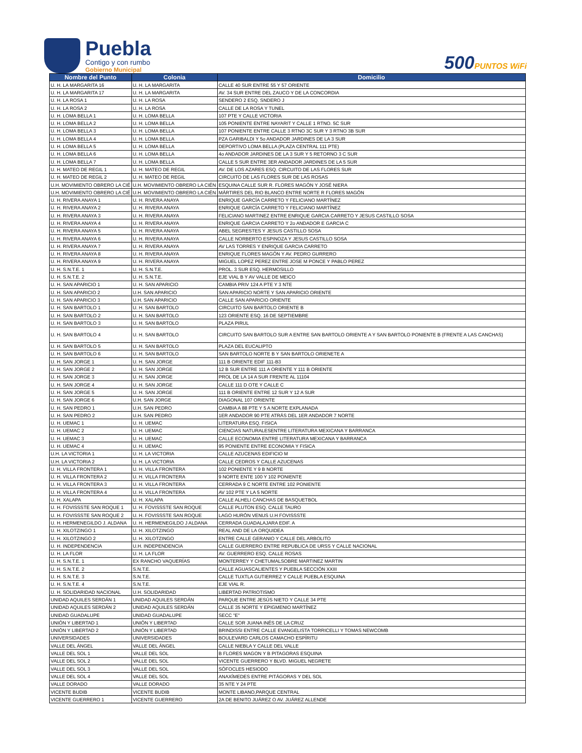Puebla
Contigo y con rumbo
Gobierno Municipal
500PUNTOS WiFi
| Nombre del Punto | Colonia | Domicilio |
| --- | --- | --- |
| U. H. LA MARGARITA 16 | U. H. LA MARGARITA | CALLE 40 SUR ENTRE 55 Y 57 ORIENTE |
| U. H. LA MARGARITA 17 | U. H. LA MARGARITA | AV. 34 SUR ENTRE DEL ZAUCO Y DE LA CONCORDIA |
| U. H. LA ROSA 1 | U. H. LA ROSA | SENDERO 2 ESQ. SNDERO J |
| U. H. LA ROSA 2 | U. H. LA ROSA | CALLE DE LA ROSA Y TUNEL |
| U. H. LOMA BELLA 1 | U. H. LOMA BELLA | 107 PTE Y CALLE VICTORIA |
| U. H. LOMA BELLA 2 | U. H. LOMA BELLA | 105 PONIENTE ENTRE NAYARIT Y CALLE 1 RTNO. 5C SUR |
| U. H. LOMA BELLA 3 | U. H. LOMA BELLA | 107 PONIENTE ENTRE CALLE 3 RTNO 3C SUR Y 3 RTNO 3B SUR |
| U. H. LOMA BELLA 4 | U. H. LOMA BELLA | PZA GARIBALDI Y 5o ANDADOR JARDINES DE LA 3 SUR |
| U. H. LOMA BELLA 5 | U. H. LOMA BELLA | DEPORTIVO LOMA BELLA (PLAZA CENTRAL 111 PTE) |
| U. H. LOMA BELLA 6 | U. H. LOMA BELLA | 4o ANDADOR JARDINES DE LA 3 SUR Y 5 RETORNO 3 C SUR |
| U. H. LOMA BELLA 7 | U. H. LOMA BELLA | CALLE 5 SUR ENTRE 3ER ANDADOR JARDINES DE LA 5 SUR |
| U. H. MATEO DE REGIL 1 | U. H. MATEO DE REGIL | AV. DE LOS AZARES ESQ. CIRCUITO DE LAS FLORES SUR |
| U. H. MATEO DE REGIL 2 | U. H. MATEO DE REGIL | CIRCUITO DE LAS FLORES SUR DE LAS ROSAS |
| U.H. MOVIMIENTO OBRERO LA CIÉ | U.H. MOVIMIENTO OBRERO LA CIÉN | ESQUINA CALLE SUR R. FLORES MAGÓN Y JOSÉ NIERA |
| U.H. MOVIMIENTO OBRERO LA CIÉ | U.H. MOVIMIENTO OBRERO LA CIÉN | MÁRTIRES DEL RIO BLANCO ENTRE NORTE R FLORES MAGÓN |
| U. H. RIVERA ANAYA 1 | U. H. RIVERA ANAYA | ENRIQUE GARCÍA CARRETO Y FELICIANO MARTÍNEZ |
| U. H. RIVERA ANAYA 2 | U. H. RIVERA ANAYA | ENRIQUE GARCÍA CARRETO Y FELICIANO MARTÍNEZ |
| U. H. RIVERA ANAYA 3 | U. H. RIVERA ANAYA | FELICIANO MARTINEZ ENTRE ENRIQUE GARCIA CARRETO Y JESUS CASTILLO SOSA |
| U. H. RIVERA ANAYA 4 | U. H. RIVERA ANAYA | ENRIQUE GARCIA CARRETO Y 2o ANDADOR E GARCIA C |
| U. H. RIVERA ANAYA 5 | U. H. RIVERA ANAYA | ABEL SEGRESTES Y JESUS CASTILLO SOSA |
| U. H. RIVERA ANAYA 6 | U. H. RIVERA ANAYA | CALLE NORBERTO ESPINOZA Y JESUS CASTILLO SOSA |
| U. H. RIVERA ANAYA 7 | U. H. RIVERA ANAYA | AV LAS TORRES Y ENRIQUE GARCIA CARRETO |
| U. H. RIVERA ANAYA 8 | U. H. RIVERA ANAYA | ENRIQUE FLORES MAGÓN Y AV. PEDRO GURRERO |
| U. H. RIVERA ANAYA 9 | U. H. RIVERA ANAYA | MIGUEL LOPEZ PEREZ ENTRE JOSE M PONCE Y PABLO PEREZ |
| U. H. S.N.T.E. 1 | U. H. S.N.T.E. | PROL. 3 SUR ESQ. HERMOSILLO |
| U. H. S.N.T.E. 2 | U. H. S.N.T.E. | EJE VIAL B Y AV VALLE DE MEICO |
| U. H. SAN APARICIO 1 | U. H. SAN APARICIO | CAMBIA PRIV 124 A PTE Y 3 NTE |
| U. H. SAN APARICIO 2 | U.H. SAN APARICIO | SAN APARICIO NORTE Y SAN APARICIO ORIENTE |
| U. H. SAN APARICIO 3 | U.H. SAN APARICIO | CALLE SAN APARICIO ORIENTE |
| U. H. SAN BARTOLO 1 | U. H. SAN BARTOLO | CIRCUITO SAN BARTOLO ORIENTE B |
| U. H. SAN BARTOLO 2 | U. H. SAN BARTOLO | 123 ORIENTE ESQ. 16 DE SEPTIEMBRE |
| U. H. SAN BARTOLO 3 | U. H. SAN BARTOLO | PLAZA PIRUL |
| U. H. SAN BARTOLO 4 | U. H. SAN BARTOLO | CIRCUITO SAN BARTOLO SUR A ENTRE SAN BARTOLO ORIENTE A Y SAN BARTOLO PONIENTE B (FRENTE A LAS CANCHAS) |
| U. H. SAN BARTOLO 5 | U. H. SAN BARTOLO | PLAZA DEL EUCALIPTO |
| U. H. SAN BARTOLO 6 | U. H. SAN BARTOLO | SAN BARTOLO NORTE B Y SAN BARTOLO ORIENETE A |
| U. H. SAN JORGE 1 | U. H. SAN JORGE | 111 B ORIENTE EDIF 111-B3 |
| U. H. SAN JORGE 2 | U. H. SAN JORGE | 12 B SUR ENTRE 111 A ORIENTE Y 111 B ORIENTE |
| U. H. SAN JORGE 3 | U. H. SAN JORGE | PROL DE LA 14 A SUR FRENTE AL 11104 |
| U. H. SAN JORGE 4 | U. H. SAN JORGE | CALLE 111 D OTE Y CALLE C |
| U. H. SAN JORGE 5 | U. H. SAN JORGE | 111 B ORIENTE ENTRE 12 SUR Y 12 A SUR |
| U. H. SAN JORGE 6 | U.H. SAN JORGE | DIAGONAL 107 ORIENTE |
| U. H. SAN PEDRO 1 | U.H. SAN PEDRO | CAMBIA A 88 PTE Y 5 A NORTE EXPLANADA |
| U. H. SAN PEDRO 2 | U.H. SAN PEDRO | 1ER ANDADOR 90 PTE ATRÁS DEL 1ER ANDADOR 7 NORTE |
| U. H. UEMAC 1 | U. H. UEMAC | LITERATURA ESQ. FISICA |
| U. H. UEMAC 2 | U. H. UEMAC | CIENCIAS NATURALESENTRE LITERATURA MEXICANA Y BARRANCA |
| U. H. UEMAC 3 | U. H. UEMAC | CALLE ECONOMIA ENTRE LITERATURA MEXICANA Y BARRANCA |
| U. H. UEMAC 4 | U. H. UEMAC | 95 PONIENTE ENTRE ECONOMIA Y FISICA |
| U.H. LA VICTORIA 1 | U. H. LA VICTORIA | CALLE AZUCENAS EDIFICIO M |
| U.H. LA VICTORIA 2 | U. H. LA VICTORIA | CALLE CEDROS Y CALLE AZUCENAS |
| U. H. VILLA FRONTERA 1 | U. H. VILLA FRONTERA | 102 PONIENTE Y 9 B NORTE |
| U. H. VILLA FRONTERA 2 | U. H. VILLA FRONTERA | 9 NORTE ENTE 100 Y 102 PONIENTE |
| U. H. VILLA FRONTERA 3 | U. H. VILLA FRONTERA | CERRADA 9 C NORTE ENTRE 102 PONIENTE |
| U. H. VILLA FRONTERA 4 | U. H. VILLA FRONTERA | AV 102 PTE Y LA 5 NORTE |
| U. H. XALAPA | U. H. XALAPA | CALLE ALHELI CANCHAS DE BASQUETBOL |
| U. H. FOVISSSTE SAN ROQUE 1 | U. H. FOVISSSTE SAN ROQUE | CALLE PLUTON ESQ. CALLE TAURO |
| U. H. FOVISSSTE SAN ROQUE 2 | U. H. FOVISSSTE SAN ROQUE | LAGO HURÓN VENUS U.H FOVISSSTE |
| U. H. HERMENEGILDO J. ALDANA | U. H. HERMENEGILDO J ALDANA | CERRADA GUADALAJARA EDIF. A |
| U. H. XILOTZINGO 1 | U. H. XILOTZINGO | REAL AND DE LA ORQUIDEA |
| U. H. XILOTZINGO 2 | U. H. XILOTZINGO | ENTRE CALLE GERANIO Y CALLE DEL ARBOLITO |
| U. H. INDEPENDENCIA | U.H. INDEPENDENCIA | CALLE GUERRERO ENTRE REPUBLICA DE URSS Y CALLE NACIONAL |
| U. H. LA FLOR | U. H. LA FLOR | AV. GUERRERO ESQ. CALLE ROSAS |
| U. H. S.N.T.E. 1 | EX RANCHO VAQUERÍAS | MONTERREY Y CHETUMALSOBRE MARTINEZ MARTIN |
| U. H. S.N.T.E. 2 | S.N.T.E. | CALLE AGUASCALIENTES Y PUEBLA SECCIÓN XXIII |
| U. H. S.N.T.E. 3 | S.N.T.E. | CALLE TUXTLA GUTIERREZ Y CALLE PUEBLA ESQUINA |
| U. H. S.N.T.E. 4 | S.N.T.E. | EJE VIAL R. |
| U. H. SOLIDARIDAD NACIONAL | U.H. SOLIDARIDAD | LIBERTAD PATRIOTISMO |
| UNIDAD AQUILES SERDÁN 1 | UNIDAD AQUILES SERDÁN | PARQUE ENTRE JESÚS NIETO Y CALLE 34 PTE |
| UNIDAD AQUILES SERDÁN 2 | UNIDAD AQUILES SERDÁN | CALLE 35 NORTE Y EPIGMENIO MARTÍNEZ |
| UNIDAD GUADALUPE | UNIDAD GUADALUPE | SECC "E" |
| UNIÓN Y LIBERTAD 1 | UNIÓN Y LIBERTAD | CALLE SOR JUANA INÉS DE LA CRUZ |
| UNIÓN Y LIBERTAD 2 | UNIÓN Y LIBERTAD | BRINDISSI ENTRE CALLE EVANGELISTA TORRICELLI Y TOMAS NEWCOMB |
| UNIVERSIDADES | UNIVERSIDADES | BOULEVARD CARLOS CAMACHO ESPÍRITU |
| VALLE DEL ÁNGEL | VALLE DEL ÁNGEL | CALLE NIEBLA Y CALLE DEL VALLE |
| VALLE DEL SOL 1 | VALLE DEL SOL | B FLORES MAGON Y B PITAGORAS ESQUINA |
| VALLE DEL SOL 2 | VALLE DEL SOL | VICENTE GUERRERO Y BLVD. MIGUEL NEGRETE |
| VALLE DEL SOL 3 | VALLE DEL SOL | SÓFOCLES HESIODO |
| VALLE DEL SOL 4 | VALLE DEL SOL | ANAXÍMEDES ENTRE PITÁGORAS Y DEL SOL |
| VALLE DORADO | VALLE DORADO | 35 NTE Y 24 PTE |
| VICENTE BUDIB | VICENTE BUDIB | MONTE LIBANO,PARQUE CENTRAL |
| VICENTE GUERRERO 1 | VICENTE GUERRERO | 2A DE BENITO JUÁREZ O AV. JUÁREZ ALLENDE |